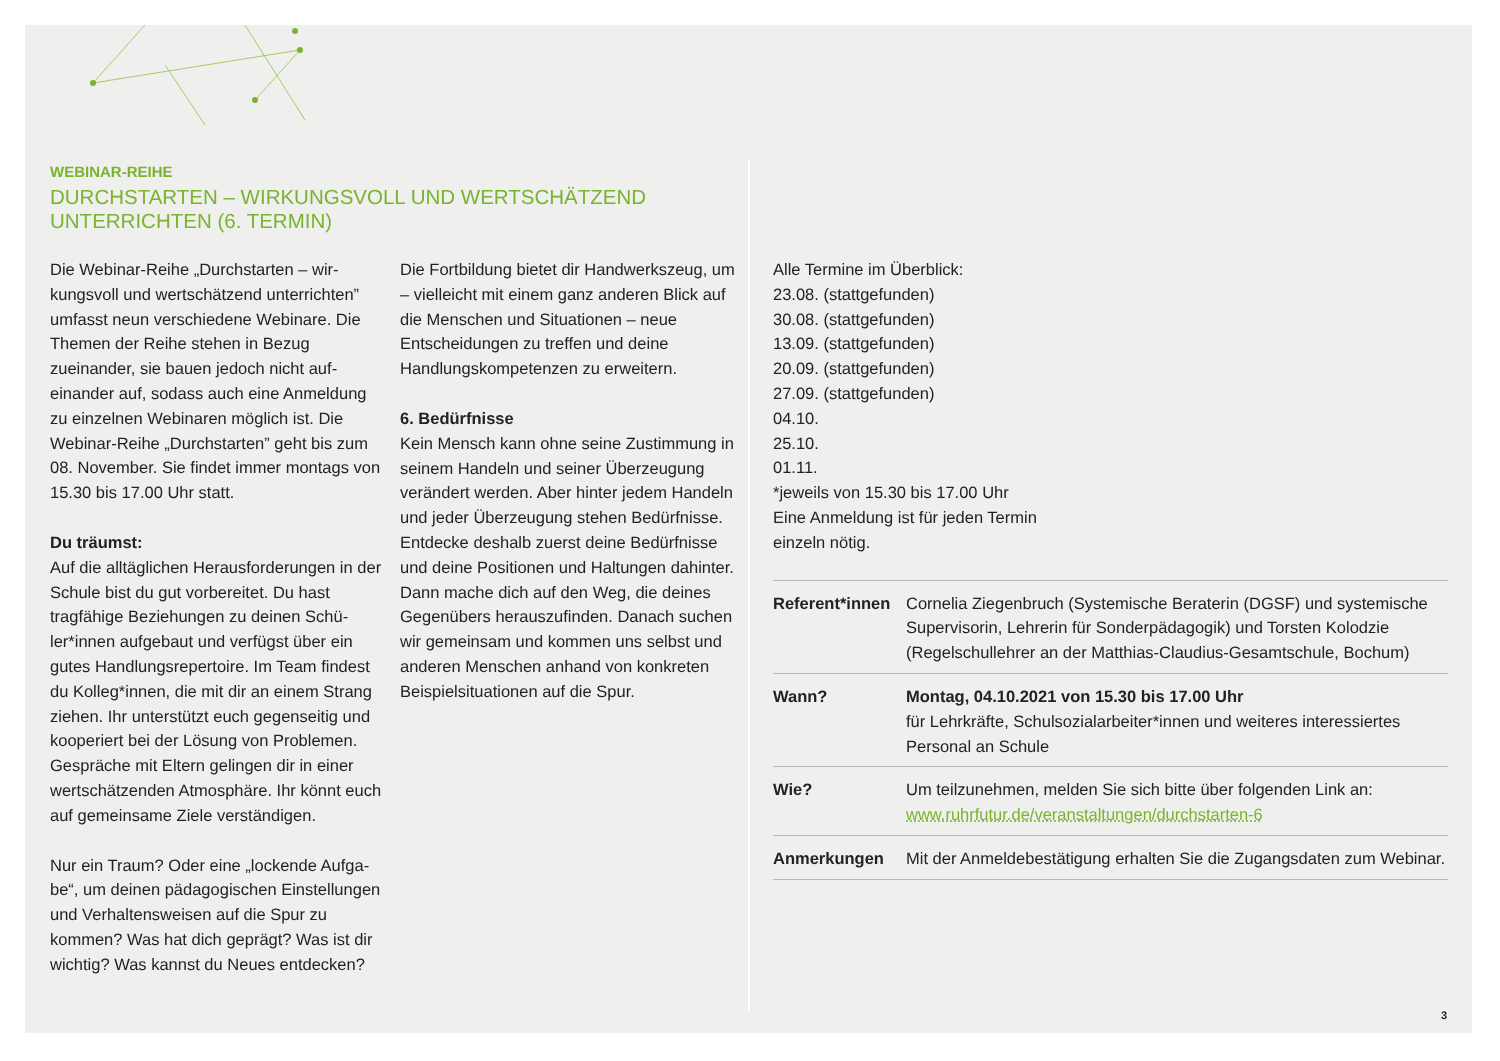WEBINAR-REIHE
DURCHSTARTEN – WIRKUNGSVOLL UND WERTSCHÄTZEND
UNTERRICHTEN (6. TERMIN)
Die Webinar-Reihe „Durchstarten – wir­kungsvoll und wertschätzend unterrichten” umfasst neun verschiedene Webinare. Die Themen der Reihe stehen in Bezug zueinander, sie bauen jedoch nicht auf­einander auf, sodass auch eine Anmel­dung zu einzelnen Webinaren möglich ist. Die Webinar-Reihe „Durchstarten” geht bis zum 08. November. Sie findet immer montags von 15.30 bis 17.00 Uhr statt.
Du träumst:
Auf die alltäglichen Herausforderungen in der Schule bist du gut vorbereitet. Du hast tragfähige Beziehungen zu deinen Schü­ler*innen aufgebaut und verfügst über ein gutes Handlungsrepertoire. Im Team fin­dest du Kolleg*innen, die mit dir an einem Strang ziehen. Ihr unterstützt euch gegen­seitig und kooperiert bei der Lösung von Problemen. Gespräche mit Eltern gelingen dir in einer wertschätzenden Atmosphäre. Ihr könnt euch auf gemeinsame Ziele verständigen.
Nur ein Traum? Oder eine „lockende Aufga­be“, um deinen pädagogischen Einstellun­gen und Verhaltensweisen auf die Spur zu kommen? Was hat dich geprägt? Was ist dir wichtig? Was kannst du Neues entdecken?
Die Fortbildung bietet dir Handwerkszeug, um – vielleicht mit einem ganz anderen Blick auf die Menschen und Situationen – neue Entscheidungen zu treffen und deine Handlungskompetenzen zu erweitern.
6. Bedürfnisse
Kein Mensch kann ohne seine Zustim­mung in seinem Handeln und seiner Überzeugung verändert werden. Aber hin­ter jedem Handeln und jeder Überzeugung stehen Bedürfnisse. Entdecke deshalb zu­erst deine Bedürfnisse und deine Positio­nen und Haltungen dahinter. Dann mache dich auf den Weg, die deines Gegenübers herauszufinden. Danach suchen wir ge­meinsam und kommen uns selbst und anderen Menschen anhand von konkreten Beispielsituationen auf die Spur.
Alle Termine im Überblick:
23.08. (stattgefunden)
30.08. (stattgefunden)
13.09. (stattgefunden)
20.09. (stattgefunden)
27.09. (stattgefunden)
04.10.
25.10.
01.11.
*jeweils von 15.30 bis 17.00 Uhr
Eine Anmeldung ist für jeden Termin
einzeln nötig.
| Referent*innen | Cornelia Ziegenbruch (Systemische Beraterin (DGSF) und systemische Supervisorin, Lehrerin für Sonderpädagogik) und Torsten Kolodzie (Regelschullehrer an der Matthias-Claudius-Gesamtschule, Bochum) |
| Wann? | Montag, 04.10.2021 von 15.30 bis 17.00 Uhr für Lehrkräfte, Schulsozialarbeiter*innen und weiteres interessiertes Personal an Schule |
| Wie? | Um teilzunehmen, melden Sie sich bitte über folgenden Link an: www.ruhrfutur.de/veranstaltungen/durchstarten-6 |
| Anmerkungen | Mit der Anmeldebestätigung erhalten Sie die Zugangsdaten zum Webinar. |
3